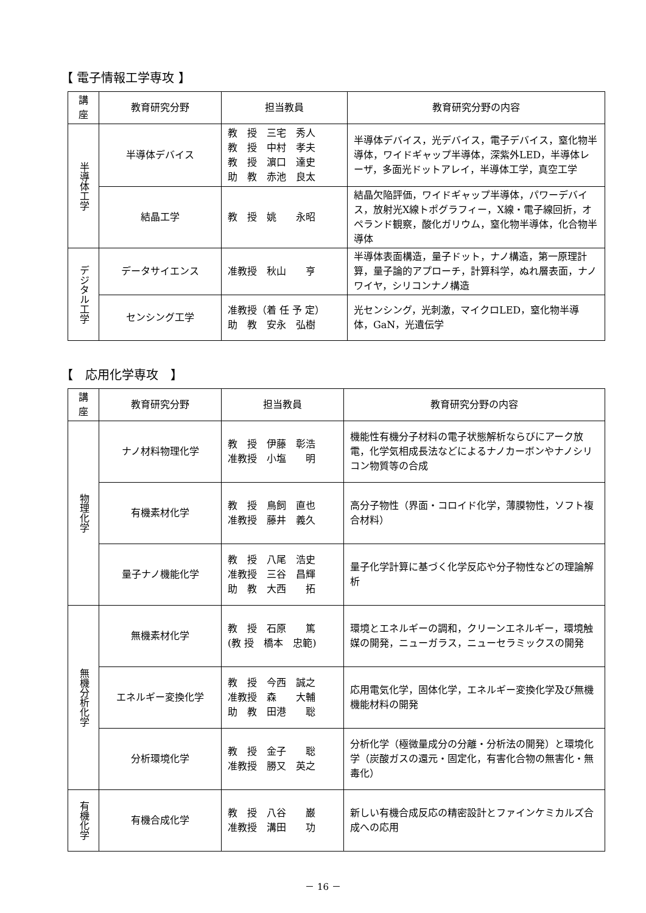【 電子情報工学専攻 】
| 講座 | 教育研究分野 | 担当教員 | 教育研究分野の内容 |
| --- | --- | --- | --- |
| 半導体工学 | 半導体デバイス | 教 授 三宅 秀人 教 授 中村 孝夫 教 授 濵口 達史 助 教 赤池 良太 | 半導体デバイス，光デバイス，電子デバイス，窒化物半導体，ワイドギャップ半導体，深紫外LED，半導体レーザ，多面光ドットアレイ，半導体工学，真空工学 |
| | 結晶工学 | 教 授 姚 永昭 | 結晶欠陥評価，ワイドギャップ半導体，パワーデバイス，放射光X線トポグラフィー，X線・電子線回折，オペランド観察，酸化ガリウム，窒化物半導体，化合物半導体 |
| デジタル工学 | データサイエンス | 准教授 秋山 亨 | 半導体表面構造，量子ドット，ナノ構造，第一原理計算，量子論的アプローチ，計算科学，ぬれ層表面，ナノワイヤ，シリコンナノ構造 |
| | センシング工学 | 准教授（着 任 予 定） 助 教 安永 弘樹 | 光センシング，光刺激，マイクロLED，窒化物半導体，GaN，光遺伝学 |
【　応用化学専攻　】
| 講座 | 教育研究分野 | 担当教員 | 教育研究分野の内容 |
| --- | --- | --- | --- |
| 物理化学 | ナノ材料物理化学 | 教 授 伊藤 彰浩 准教授 小塩 明 | 機能性有機分子材料の電子状態解析ならびにアーク放電，化学気相成長法などによるナノカーボンやナノシリコン物質等の合成 |
| | 有機素材化学 | 教 授 鳥飼 直也 准教授 藤井 義久 | 高分子物性（界面・コロイド化学，薄膜物性，ソフト複合材料） |
| | 量子ナノ機能化学 | 教 授 八尾 浩史 准教授 三谷 昌輝 助 教 大西 拓 | 量子化学計算に基づく化学反応や分子物性などの理論解析 |
| 無機分析化学 | 無機素材化学 | 教 授 石原 篤 (教 授 橋本 忠範) | 環境とエネルギーの調和，クリーンエネルギー，環境触媒の開発，ニューガラス，ニューセラミックスの開発 |
| | エネルギー変換化学 | 教 授 今西 誠之 准教授 森 大輔 助 教 田港 聡 | 応用電気化学，固体化学，エネルギー変換化学及び無機機能材料の開発 |
| | 分析環境化学 | 教 授 金子 聡 准教授 勝又 英之 | 分析化学（極微量成分の分離・分析法の開発）と環境化学（炭酸ガスの還元・固定化，有害化合物の無害化・無毒化） |
| 有機化学 | 有機合成化学 | 教 授 八谷 巌 准教授 溝田 功 | 新しい有機合成反応の精密設計とファインケミカルズ合成への応用 |
－ 16 －